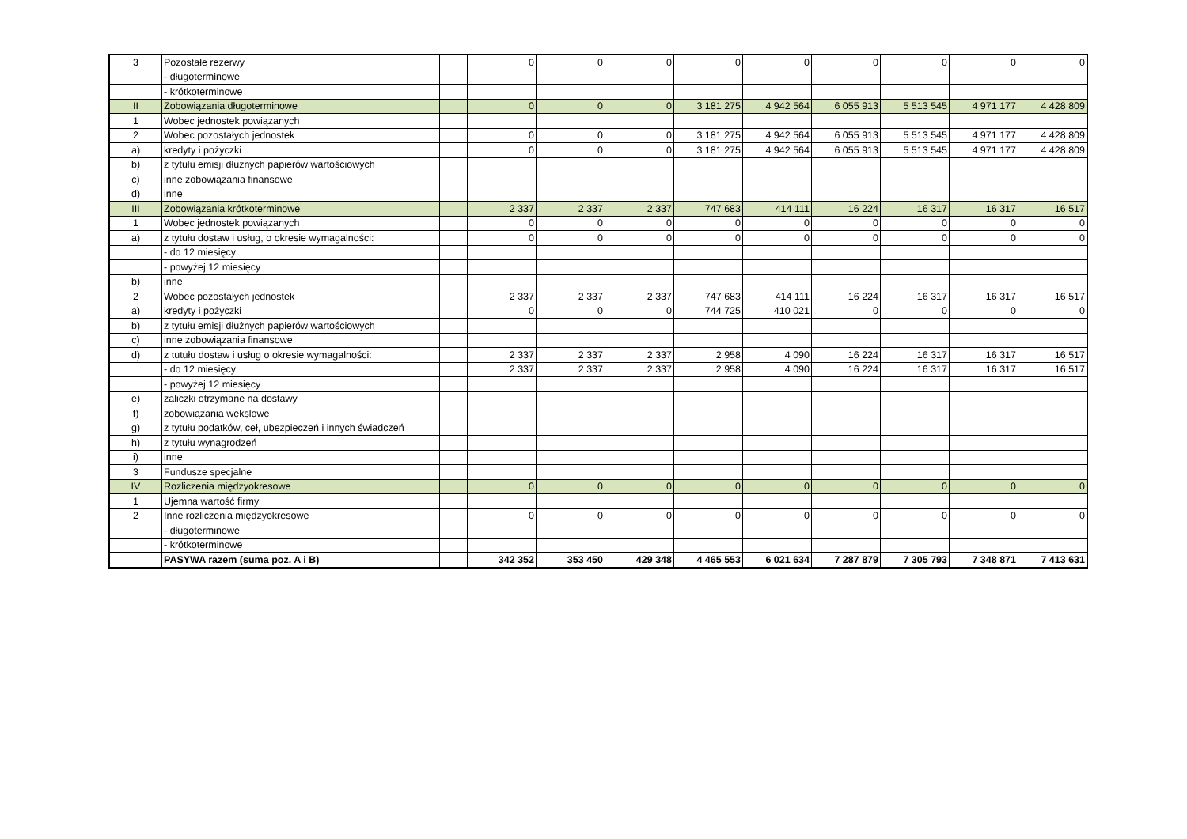| 3 | Pozostałe rezerwy | | 0 | 0 | 0 | 0 | 0 | 0 | 0 | 0 | 0 |
| | - długoterminowe | | | | | | | | | | |
| | - krótkoterminowe | | | | | | | | | | |
| II | Zobowiązania długoterminowe | | 0 | 0 | 0 | 3 181 275 | 4 942 564 | 6 055 913 | 5 513 545 | 4 971 177 | 4 428 809 |
| 1 | Wobec jednostek powiązanych | | | | | | | | | | |
| 2 | Wobec pozostałych jednostek | | 0 | 0 | 0 | 3 181 275 | 4 942 564 | 6 055 913 | 5 513 545 | 4 971 177 | 4 428 809 |
| a) | kredyty i pożyczki | | 0 | 0 | 0 | 3 181 275 | 4 942 564 | 6 055 913 | 5 513 545 | 4 971 177 | 4 428 809 |
| b) | z tytułu emisji dłużnych papierów wartościowych | | | | | | | | | | |
| c) | inne zobowiązania finansowe | | | | | | | | | | |
| d) | inne | | | | | | | | | | |
| III | Zobowiązania krótkoterminowe | | 2 337 | 2 337 | 2 337 | 747 683 | 414 111 | 16 224 | 16 317 | 16 317 | 16 517 |
| 1 | Wobec jednostek powiązanych | | 0 | 0 | 0 | 0 | 0 | 0 | 0 | 0 | 0 |
| a) | z tytułu dostaw i usług, o okresie wymagalności: | | 0 | 0 | 0 | 0 | 0 | 0 | 0 | 0 | 0 |
| | - do 12 miesięcy | | | | | | | | | | |
| | - powyżej 12 miesięcy | | | | | | | | | | |
| b) | inne | | | | | | | | | | |
| 2 | Wobec pozostałych jednostek | | 2 337 | 2 337 | 2 337 | 747 683 | 414 111 | 16 224 | 16 317 | 16 317 | 16 517 |
| a) | kredyty i pożyczki | | 0 | 0 | 0 | 744 725 | 410 021 | 0 | 0 | 0 | 0 |
| b) | z tytułu emisji dłużnych papierów wartościowych | | | | | | | | | | |
| c) | inne zobowiązania finansowe | | | | | | | | | | |
| d) | z tutułu dostaw i usług o okresie wymagalności: | | 2 337 | 2 337 | 2 337 | 2 958 | 4 090 | 16 224 | 16 317 | 16 317 | 16 517 |
| | - do 12 miesięcy | | 2 337 | 2 337 | 2 337 | 2 958 | 4 090 | 16 224 | 16 317 | 16 317 | 16 517 |
| | - powyżej 12 miesięcy | | | | | | | | | | |
| e) | zaliczki otrzymane na dostawy | | | | | | | | | | |
| f) | zobowiązania wekslowe | | | | | | | | | | |
| g) | z tytułu podatków, ceł, ubezpieczeń i innych świadczeń | | | | | | | | | | |
| h) | z tytułu wynagrodzeń | | | | | | | | | | |
| i) | inne | | | | | | | | | | |
| 3 | Fundusze specjalne | | | | | | | | | | |
| IV | Rozliczenia międzyokresowe | | 0 | 0 | 0 | 0 | 0 | 0 | 0 | 0 | 0 |
| 1 | Ujemna wartość firmy | | | | | | | | | | |
| 2 | Inne rozliczenia międzyokresowe | | 0 | 0 | 0 | 0 | 0 | 0 | 0 | 0 | 0 |
| | - długoterminowe | | | | | | | | | | |
| | - krótkoterminowe | | | | | | | | | | |
| | PASYWA razem (suma poz. A i B) | | 342 352 | 353 450 | 429 348 | 4 465 553 | 6 021 634 | 7 287 879 | 7 305 793 | 7 348 871 | 7 413 631 |